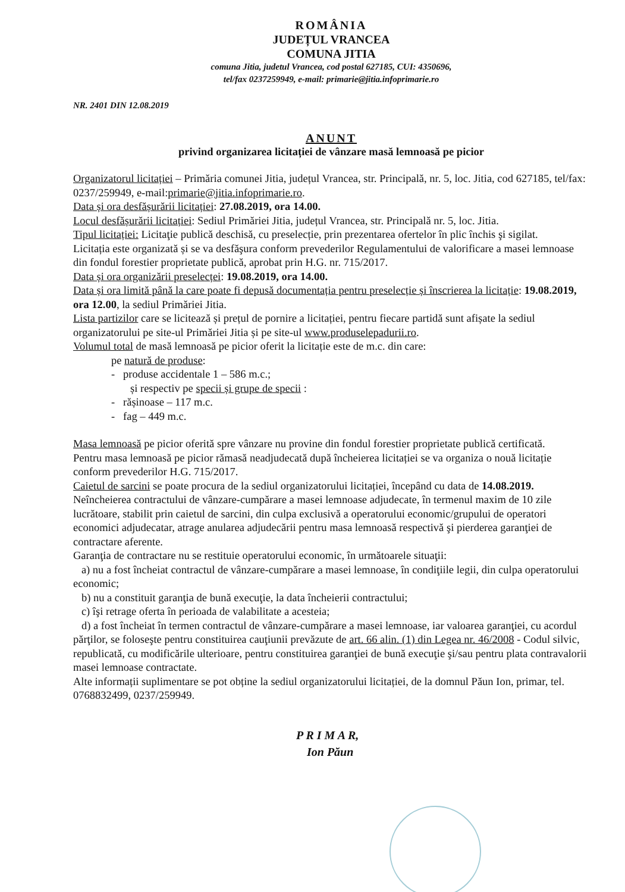ROMÂNIA
JUDEȚUL VRANCEA
COMUNA JITIA
comuna Jitia, judetul Vrancea, cod postal 627185, CUI: 4350696,
tel/fax 0237259949, e-mail: primarie@jitia.infoprimarie.ro
NR. 2401 DIN 12.08.2019
ANUNT
privind organizarea licitației de vânzare masă lemnoasă pe picior
Organizatorul licitației – Primăria comunei Jitia, județul Vrancea, str. Principală, nr. 5, loc. Jitia, cod 627185, tel/fax: 0237/259949, e-mail:primarie@jitia.infoprimarie.ro.
Data și ora desfășurării licitației: 27.08.2019, ora 14.00.
Locul desfășurării licitației: Sediul Primăriei Jitia, județul Vrancea, str. Principală nr. 5, loc. Jitia.
Tipul licitației: Licitaţie publică deschisă, cu preselecție, prin prezentarea ofertelor în plic închis şi sigilat.
Licitația este organizată și se va desfăşura conform prevederilor Regulamentului de valorificare a masei lemnoase din fondul forestier proprietate publică, aprobat prin H.G. nr. 715/2017.
Data și ora organizării preselecței: 19.08.2019, ora 14.00.
Data și ora limită până la care poate fi depusă documentația pentru preselecție și înscrierea la licitație: 19.08.2019, ora 12.00, la sediul Primăriei Jitia.
Lista partizilor care se licitează și prețul de pornire a licitației, pentru fiecare partidă sunt afișate la sediul organizatorului pe site-ul Primăriei Jitia și pe site-ul www.produselepadurii.ro.
Volumul total de masă lemnoasă pe picior oferit la licitație este de m.c. din care:
pe natură de produse:
- produse accidentale 1 – 586 m.c.;
și respectiv pe specii și grupe de specii :
- rășinoase – 117 m.c.
- fag – 449 m.c.
Masa lemnoasă pe picior oferită spre vânzare nu provine din fondul forestier proprietate publică certificată.
Pentru masa lemnoasă pe picior rămasă neadjudecată după încheierea licitației se va organiza o nouă licitație conform prevederilor H.G. 715/2017.
Caietul de sarcini se poate procura de la sediul organizatorului licitației, începând cu data de 14.08.2019.
Neîncheierea contractului de vânzare-cumpărare a masei lemnoase adjudecate, în termenul maxim de 10 zile lucrătoare, stabilit prin caietul de sarcini, din culpa exclusivă a operatorului economic/grupului de operatori economici adjudecatar, atrage anularea adjudecării pentru masa lemnoasă respectivă şi pierderea garanţiei de contractare aferente.
Garanţia de contractare nu se restituie operatorului economic, în următoarele situaţii:
a) nu a fost încheiat contractul de vânzare-cumpărare a masei lemnoase, în condiţiile legii, din culpa operatorului economic;
b) nu a constituit garanţia de bună execuţie, la data încheierii contractului;
c) îşi retrage oferta în perioada de valabilitate a acesteia;
d) a fost încheiat în termen contractul de vânzare-cumpărare a masei lemnoase, iar valoarea garanţiei, cu acordul părţilor, se foloseşte pentru constituirea cauţiunii prevăzute de art. 66 alin. (1) din Legea nr. 46/2008 - Codul silvic, republicată, cu modificările ulterioare, pentru constituirea garanţiei de bună execuţie şi/sau pentru plata contravalorii masei lemnoase contractate.
Alte informații suplimentare se pot obține la sediul organizatorului licitației, de la domnul Păun Ion, primar, tel. 0768832499, 0237/259949.
P R I M A R,
Ion Păun